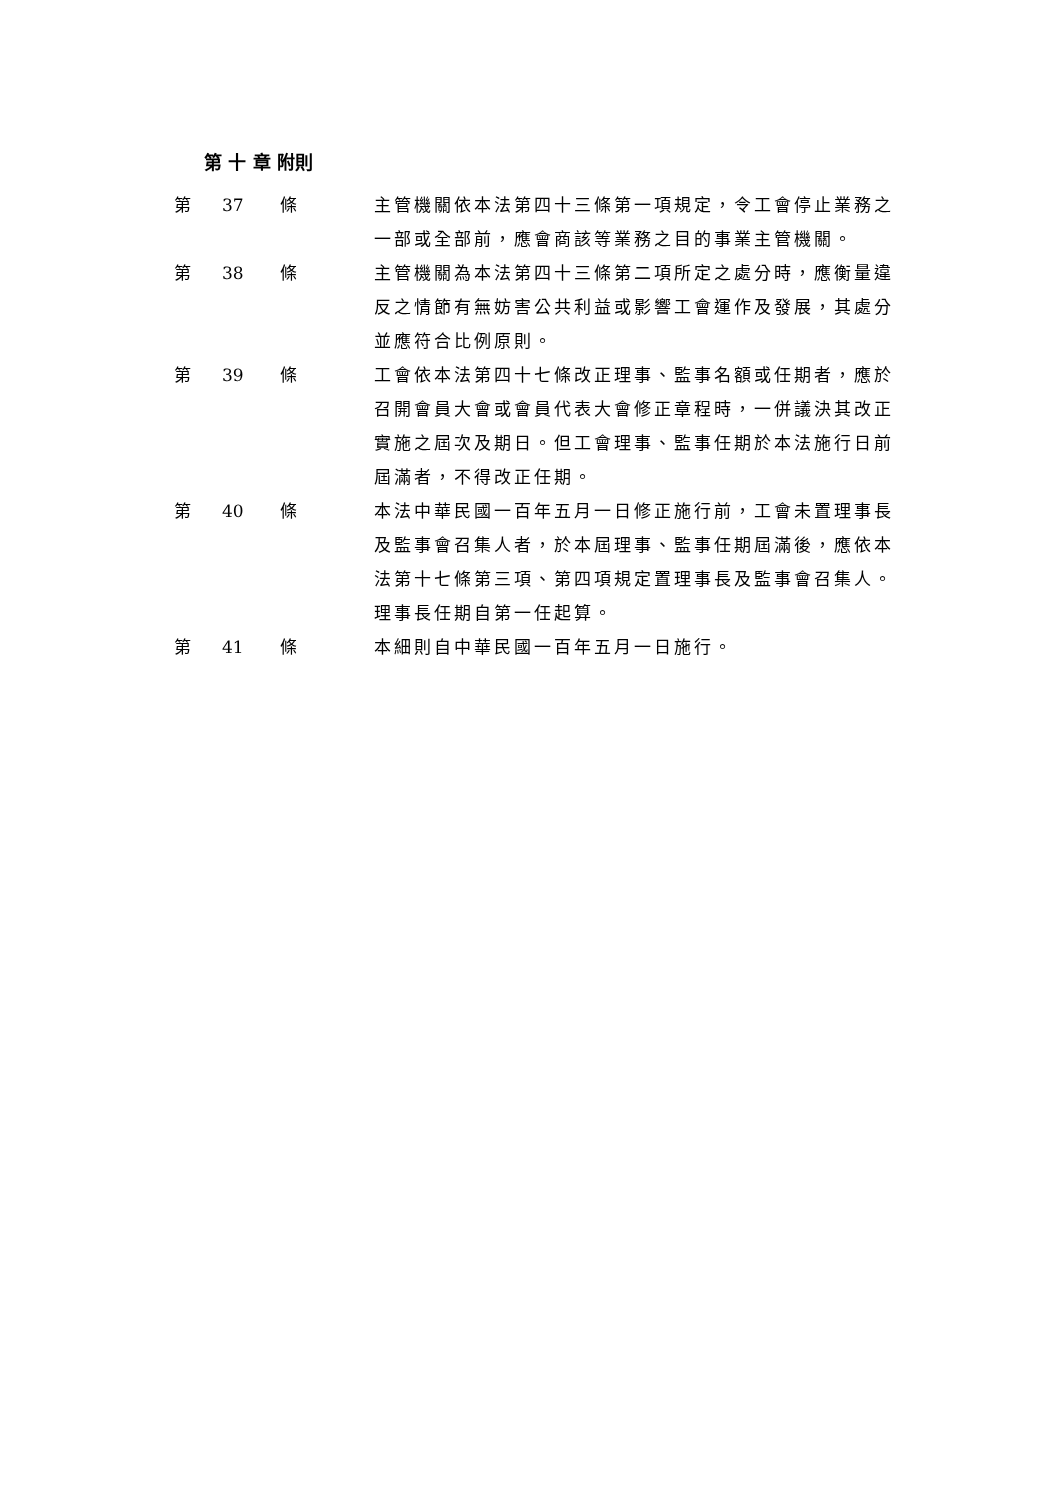第 十 章 附則
第 37 條 主管機關依本法第四十三條第一項規定，令工會停止業務之一部或全部前，應會商該等業務之目的事業主管機關。
第 38 條 主管機關為本法第四十三條第二項所定之處分時，應衡量違反之情節有無妨害公共利益或影響工會運作及發展，其處分並應符合比例原則。
第 39 條 工會依本法第四十七條改正理事、監事名額或任期者，應於召開會員大會或會員代表大會修正章程時，一併議決其改正實施之屆次及期日。但工會理事、監事任期於本法施行日前屆滿者，不得改正任期。
第 40 條 本法中華民國一百年五月一日修正施行前，工會未置理事長及監事會召集人者，於本屆理事、監事任期屆滿後，應依本法第十七條第三項、第四項規定置理事長及監事會召集人。理事長任期自第一任起算。
第 41 條 本細則自中華民國一百年五月一日施行。